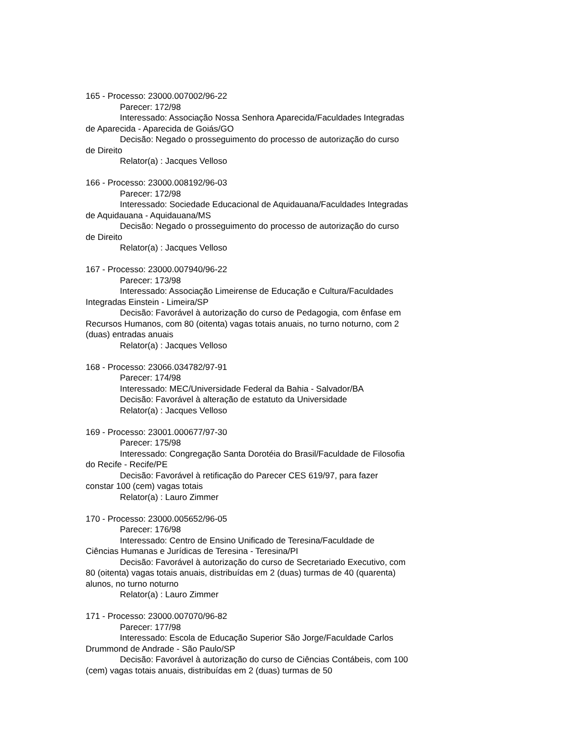165 - Processo: 23000.007002/96-22
Parecer: 172/98
Interessado: Associação Nossa Senhora Aparecida/Faculdades Integradas de Aparecida - Aparecida de Goiás/GO
Decisão: Negado o prosseguimento do processo de autorização do curso de Direito
Relator(a) : Jacques Velloso
166 - Processo: 23000.008192/96-03
Parecer: 172/98
Interessado: Sociedade Educacional de Aquidauana/Faculdades Integradas de Aquidauana - Aquidauana/MS
Decisão: Negado o prosseguimento do processo de autorização do curso de Direito
Relator(a) : Jacques Velloso
167 - Processo: 23000.007940/96-22
Parecer: 173/98
Interessado: Associação Limeirense de Educação e Cultura/Faculdades Integradas Einstein - Limeira/SP
Decisão: Favorável à autorização do curso de Pedagogia, com ênfase em Recursos Humanos, com 80 (oitenta) vagas totais anuais, no turno noturno, com 2 (duas) entradas anuais
Relator(a) : Jacques Velloso
168 - Processo: 23066.034782/97-91
Parecer: 174/98
Interessado: MEC/Universidade Federal da Bahia - Salvador/BA
Decisão: Favorável à alteração de estatuto da Universidade
Relator(a) : Jacques Velloso
169 - Processo: 23001.000677/97-30
Parecer: 175/98
Interessado: Congregação Santa Dorotéia do Brasil/Faculdade de Filosofia do Recife - Recife/PE
Decisão: Favorável à retificação do Parecer CES 619/97, para fazer constar 100 (cem) vagas totais
Relator(a) : Lauro Zimmer
170 - Processo: 23000.005652/96-05
Parecer: 176/98
Interessado: Centro de Ensino Unificado de Teresina/Faculdade de Ciências Humanas e Jurídicas de Teresina - Teresina/PI
Decisão: Favorável à autorização do curso de Secretariado Executivo, com 80 (oitenta) vagas totais anuais, distribuídas em 2 (duas) turmas de 40 (quarenta) alunos, no turno noturno
Relator(a) : Lauro Zimmer
171 - Processo: 23000.007070/96-82
Parecer: 177/98
Interessado: Escola de Educação Superior São Jorge/Faculdade Carlos Drummond de Andrade - São Paulo/SP
Decisão: Favorável à autorização do curso de Ciências Contábeis, com 100 (cem) vagas totais anuais, distribuídas em 2 (duas) turmas de 50